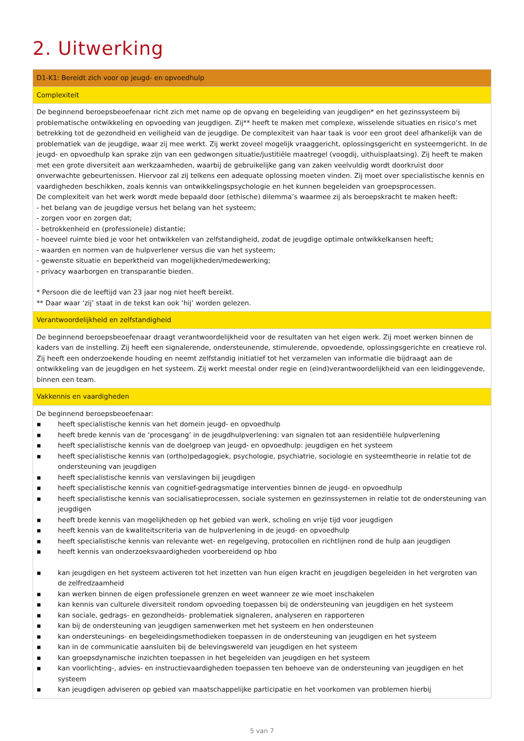2. Uitwerking
| D1-K1: Bereidt zich voor op jeugd- en opvoedhulp |
| Complexiteit |
| De beginnend beroepsbeoefenaar richt zich met name op de opvang en begeleiding van jeugdigen* en het gezinssysteem bij problematische ontwikkeling en opvoeding van jeugdigen. Zij** heeft te maken met complexe, wisselende situaties en risico’s met betrekking tot de gezondheid en veiligheid van de jeugdige. De complexiteit van haar taak is voor een groot deel afhankelijk van de problematiek van de jeugdige, waar zij mee werkt. Zij werkt zoveel mogelijk vraaggericht, oplossingsgericht en systeemgericht. In de jeugd- en opvoedhulp kan sprake zijn van een gedwongen situatie/justitiële maatregel (voogdij, uithuisplaatsing). Zij heeft te maken met een grote diversiteit aan werkzaamheden, waarbij de gebruikelijke gang van zaken veelvuldig wordt doorkruist door onverwachte gebeurtenissen. Hiervoor zal zij telkens een adequate oplossing moeten vinden. Zij moet over specialistische kennis en vaardigheden beschikken, zoals kennis van ontwikkelingspsychologie en het kunnen begeleiden van groepsprocessen. De complexiteit van het werk wordt mede bepaald door (ethische) dilemma’s waarmee zij als beroepskracht te maken heeft: - het belang van de jeugdige versus het belang van het systeem; - zorgen voor en zorgen dat; - betrokkenheid en (professionele) distantie; - hoeveel ruimte bied je voor het ontwikkelen van zelfstandigheid, zodat de jeugdige optimale ontwikkelkansen heeft; - waarden en normen van de hulpverlener versus die van het systeem; - gewenste situatie en beperktheid van mogelijkheden/medewerking; - privacy waarborgen en transparantie bieden. * Persoon die de leeftijd van 23 jaar nog niet heeft bereikt. ** Daar waar ‘zij’ staat in de tekst kan ook ‘hij’ worden gelezen. |
| Verantwoordelijkheid en zelfstandigheid |
| De beginnend beroepsbeoefenaar draagt verantwoordelijkheid voor de resultaten van het eigen werk. Zij moet werken binnen de kaders van de instelling. Zij heeft een signalerende, ondersteunende, stimulerende, opvoedende, oplossingsgerichte en creatieve rol. Zij heeft een onderzoekende houding en neemt zelfstandig initiatief tot het verzamelen van informatie die bijdraagt aan de ontwikkeling van de jeugdigen en het systeem. Zij werkt meestal onder regie en (eind)verantwoordelijkheid van een leidinggevende, binnen een team. |
| Vakkennis en vaardigheden |
| De beginnend beroepsbeoefenaar: ▪ heeft specialistische kennis van het domein jeugd- en opvoedhulp ▪ heeft brede kennis van de ‘procesgang’ in de jeugdhulpverlening: van signalen tot aan residentiële hulpverlening ▪ heeft specialistische kennis van de doelgroep van jeugd- en opvoedhulp: jeugdigen en het systeem ▪ heeft specialistische kennis van (ortho)pedagogiek, psychologie, psychiatrie, sociologie en systeemtheorie in relatie tot de ondersteuning van jeugdigen ▪ heeft specialistische kennis van verslavingen bij jeugdigen ▪ heeft specialistische kennis van cognitief-gedragsmatige interventies binnen de jeugd- en opvoedhulp ▪ heeft specialistische kennis van socialisatieprocessen, sociale systemen en gezinssystemen in relatie tot de ondersteuning van jeugdigen ▪ heeft brede kennis van mogelijkheden op het gebied van werk, scholing en vrije tijd voor jeugdigen ▪ heeft kennis van de kwaliteitscriteria van de hulpverlening in de jeugd- en opvoedhulp ▪ heeft specialistische kennis van relevante wet- en regelgeving, protocollen en richtlijnen rond de hulp aan jeugdigen ▪ heeft kennis van onderzoeksvaardigheden voorbereidend op hbo ▪ kan jeugdigen en het systeem activeren tot het inzetten van hun eigen kracht en jeugdigen begeleiden in het vergroten van de zelfredzaamheid ▪ kan werken binnen de eigen professionele grenzen en weet wanneer ze wie moet inschakelen ▪ kan kennis van culturele diversiteit rondom opvoeding toepassen bij de ondersteuning van jeugdigen en het systeem ▪ kan sociale, gedrags- en gezondheids- problematiek signaleren, analyseren en rapporteren ▪ kan bij de ondersteuning van jeugdigen samenwerken met het systeem en hen ondersteunen ▪ kan ondersteunings- en begeleidingsmethodieken toepassen in de ondersteuning van jeugdigen en het systeem ▪ kan in de communicatie aansluiten bij de belevingswereld van jeugdigen en het systeem ▪ kan groepsdynamische inzichten toepassen in het begeleiden van jeugdigen en het systeem ▪ kan voorlichting-, advies- en instructievaardigheden toepassen ten behoeve van de ondersteuning van jeugdigen en het systeem ▪ kan jeugdigen adviseren op gebied van maatschappelijke participatie en het voorkomen van problemen hierbij |
5 van 7